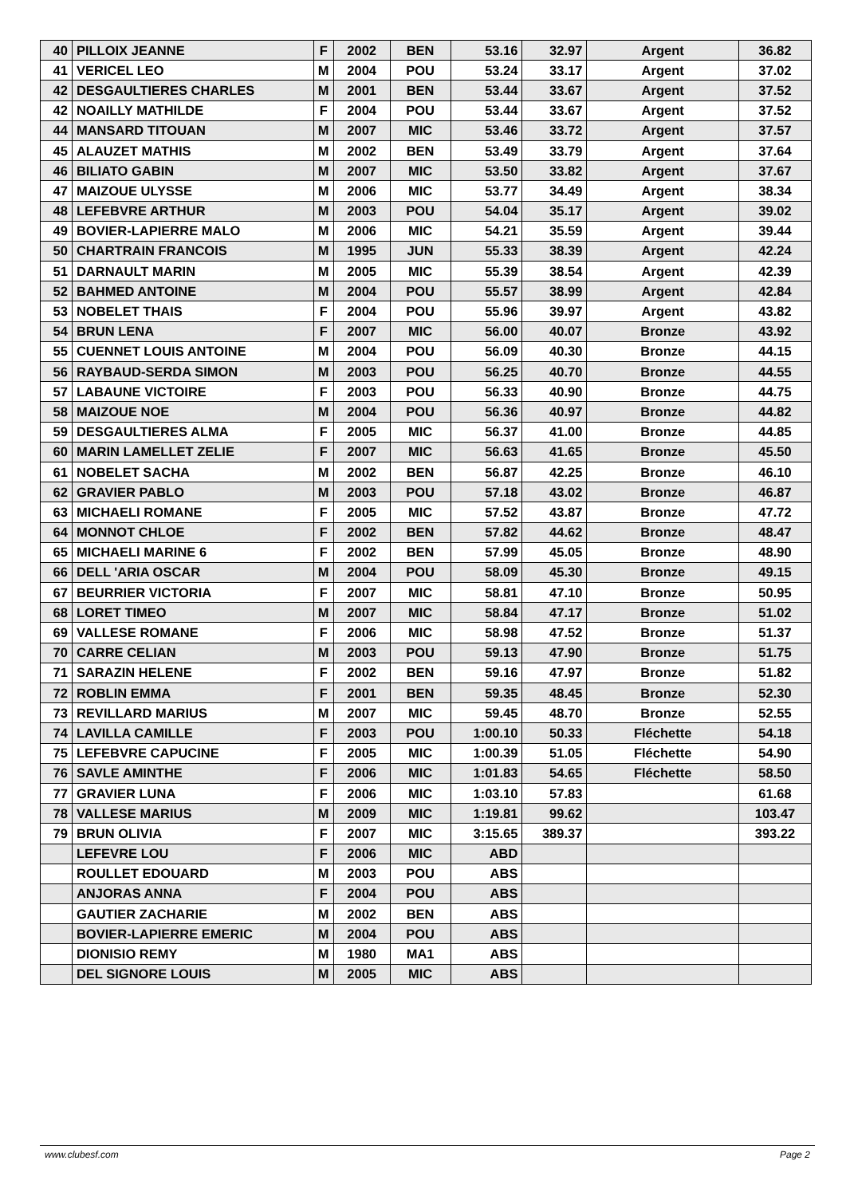| 40 | PILLOIX JEANNE | F | 2002 | BEN | 53.16 | 32.97 | Argent | 36.82 |
| 41 | VERICEL LEO | M | 2004 | POU | 53.24 | 33.17 | Argent | 37.02 |
| 42 | DESGAULTIERES CHARLES | M | 2001 | BEN | 53.44 | 33.67 | Argent | 37.52 |
| 42 | NOAILLY MATHILDE | F | 2004 | POU | 53.44 | 33.67 | Argent | 37.52 |
| 44 | MANSARD TITOUAN | M | 2007 | MIC | 53.46 | 33.72 | Argent | 37.57 |
| 45 | ALAUZET MATHIS | M | 2002 | BEN | 53.49 | 33.79 | Argent | 37.64 |
| 46 | BILIATO GABIN | M | 2007 | MIC | 53.50 | 33.82 | Argent | 37.67 |
| 47 | MAIZOUE ULYSSE | M | 2006 | MIC | 53.77 | 34.49 | Argent | 38.34 |
| 48 | LEFEBVRE ARTHUR | M | 2003 | POU | 54.04 | 35.17 | Argent | 39.02 |
| 49 | BOVIER-LAPIERRE MALO | M | 2006 | MIC | 54.21 | 35.59 | Argent | 39.44 |
| 50 | CHARTRAIN FRANCOIS | M | 1995 | JUN | 55.33 | 38.39 | Argent | 42.24 |
| 51 | DARNAULT MARIN | M | 2005 | MIC | 55.39 | 38.54 | Argent | 42.39 |
| 52 | BAHMED ANTOINE | M | 2004 | POU | 55.57 | 38.99 | Argent | 42.84 |
| 53 | NOBELET THAIS | F | 2004 | POU | 55.96 | 39.97 | Argent | 43.82 |
| 54 | BRUN LENA | F | 2007 | MIC | 56.00 | 40.07 | Bronze | 43.92 |
| 55 | CUENNET LOUIS ANTOINE | M | 2004 | POU | 56.09 | 40.30 | Bronze | 44.15 |
| 56 | RAYBAUD-SERDA SIMON | M | 2003 | POU | 56.25 | 40.70 | Bronze | 44.55 |
| 57 | LABAUNE VICTOIRE | F | 2003 | POU | 56.33 | 40.90 | Bronze | 44.75 |
| 58 | MAIZOUE NOE | M | 2004 | POU | 56.36 | 40.97 | Bronze | 44.82 |
| 59 | DESGAULTIERES ALMA | F | 2005 | MIC | 56.37 | 41.00 | Bronze | 44.85 |
| 60 | MARIN LAMELLET ZELIE | F | 2007 | MIC | 56.63 | 41.65 | Bronze | 45.50 |
| 61 | NOBELET SACHA | M | 2002 | BEN | 56.87 | 42.25 | Bronze | 46.10 |
| 62 | GRAVIER PABLO | M | 2003 | POU | 57.18 | 43.02 | Bronze | 46.87 |
| 63 | MICHAELI ROMANE | F | 2005 | MIC | 57.52 | 43.87 | Bronze | 47.72 |
| 64 | MONNOT CHLOE | F | 2002 | BEN | 57.82 | 44.62 | Bronze | 48.47 |
| 65 | MICHAELI MARINE 6 | F | 2002 | BEN | 57.99 | 45.05 | Bronze | 48.90 |
| 66 | DELL 'ARIA OSCAR | M | 2004 | POU | 58.09 | 45.30 | Bronze | 49.15 |
| 67 | BEURRIER VICTORIA | F | 2007 | MIC | 58.81 | 47.10 | Bronze | 50.95 |
| 68 | LORET TIMEO | M | 2007 | MIC | 58.84 | 47.17 | Bronze | 51.02 |
| 69 | VALLESE ROMANE | F | 2006 | MIC | 58.98 | 47.52 | Bronze | 51.37 |
| 70 | CARRE CELIAN | M | 2003 | POU | 59.13 | 47.90 | Bronze | 51.75 |
| 71 | SARAZIN HELENE | F | 2002 | BEN | 59.16 | 47.97 | Bronze | 51.82 |
| 72 | ROBLIN EMMA | F | 2001 | BEN | 59.35 | 48.45 | Bronze | 52.30 |
| 73 | REVILLARD MARIUS | M | 2007 | MIC | 59.45 | 48.70 | Bronze | 52.55 |
| 74 | LAVILLA CAMILLE | F | 2003 | POU | 1:00.10 | 50.33 | Fléchette | 54.18 |
| 75 | LEFEBVRE CAPUCINE | F | 2005 | MIC | 1:00.39 | 51.05 | Fléchette | 54.90 |
| 76 | SAVLE AMINTHE | F | 2006 | MIC | 1:01.83 | 54.65 | Fléchette | 58.50 |
| 77 | GRAVIER LUNA | F | 2006 | MIC | 1:03.10 | 57.83 | | 61.68 |
| 78 | VALLESE MARIUS | M | 2009 | MIC | 1:19.81 | 99.62 | | 103.47 |
| 79 | BRUN OLIVIA | F | 2007 | MIC | 3:15.65 | 389.37 | | 393.22 |
| | LEFEVRE LOU | F | 2006 | MIC | ABD | | | |
| | ROULLET EDOUARD | M | 2003 | POU | ABS | | | |
| | ANJORAS ANNA | F | 2004 | POU | ABS | | | |
| | GAUTIER ZACHARIE | M | 2002 | BEN | ABS | | | |
| | BOVIER-LAPIERRE EMERIC | M | 2004 | POU | ABS | | | |
| | DIONISIO REMY | M | 1980 | MA1 | ABS | | | |
| | DEL SIGNORE LOUIS | M | 2005 | MIC | ABS | | | |
www.clubesf.com Page 2